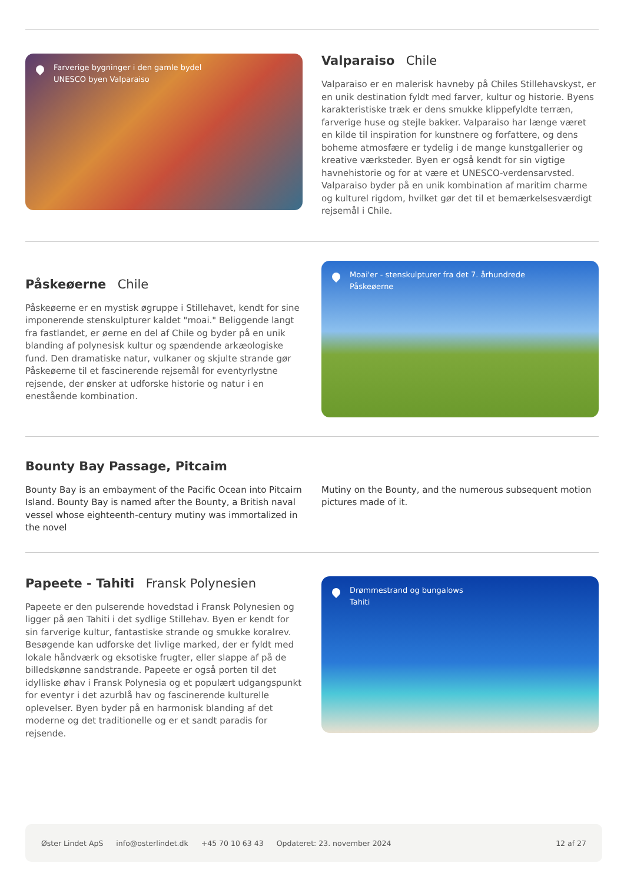Farverige bygninger i den gamle bydel
UNESCO byen Valparaiso
Valparaiso Chile
Valparaiso er en malerisk havneby på Chiles Stillehavskyst, er en unik destination fyldt med farver, kultur og historie. Byens karakteristiske træk er dens smukke klippefyldte terræn, farverige huse og stejle bakker. Valparaiso har længe været en kilde til inspiration for kunstnere og forfattere, og dens boheme atmosfære er tydelig i de mange kunstgallerier og kreative værksteder. Byen er også kendt for sin vigtige havnehistorie og for at være et UNESCO-verdensarvsted. Valparaiso byder på en unik kombination af maritim charme og kulturel rigdom, hvilket gør det til et bemærkelsesværdigt rejsemål i Chile.
Påskeøerne Chile
Påskeøerne er en mystisk øgruppe i Stillehavet, kendt for sine imponerende stenskulpturer kaldet "moai." Beliggende langt fra fastlandet, er øerne en del af Chile og byder på en unik blanding af polynesisk kultur og spændende arkæologiske fund. Den dramatiske natur, vulkaner og skjulte strande gør Påskeøerne til et fascinerende rejsemål for eventyrlystne rejsende, der ønsker at udforske historie og natur i en enestående kombination.
Moai'er - stenskulpturer fra det 7. århundrede
Påskeøerne
Bounty Bay Passage, Pitcaim
Bounty Bay is an embayment of the Pacific Ocean into Pitcairn Island. Bounty Bay is named after the Bounty, a British naval vessel whose eighteenth-century mutiny was immortalized in the novel
Mutiny on the Bounty, and the numerous subsequent motion pictures made of it.
Papeete - Tahiti Fransk Polynesien
Papeete er den pulserende hovedstad i Fransk Polynesien og ligger på øen Tahiti i det sydlige Stillehav. Byen er kendt for sin farverige kultur, fantastiske strande og smukke koralrev. Besøgende kan udforske det livlige marked, der er fyldt med lokale håndværk og eksotiske frugter, eller slappe af på de billedskønne sandstrande. Papeete er også porten til det idylliske øhav i Fransk Polynesia og et populært udgangspunkt for eventyr i det azurblå hav og fascinerende kulturelle oplevelser. Byen byder på en harmonisk blanding af det moderne og det traditionelle og er et sandt paradis for rejsende.
Drømmestrand og bungalows
Tahiti
Øster Lindet ApS info@osterlindet.dk +45 70 10 63 43 Opdateret: 23. november 2024 12 af 27